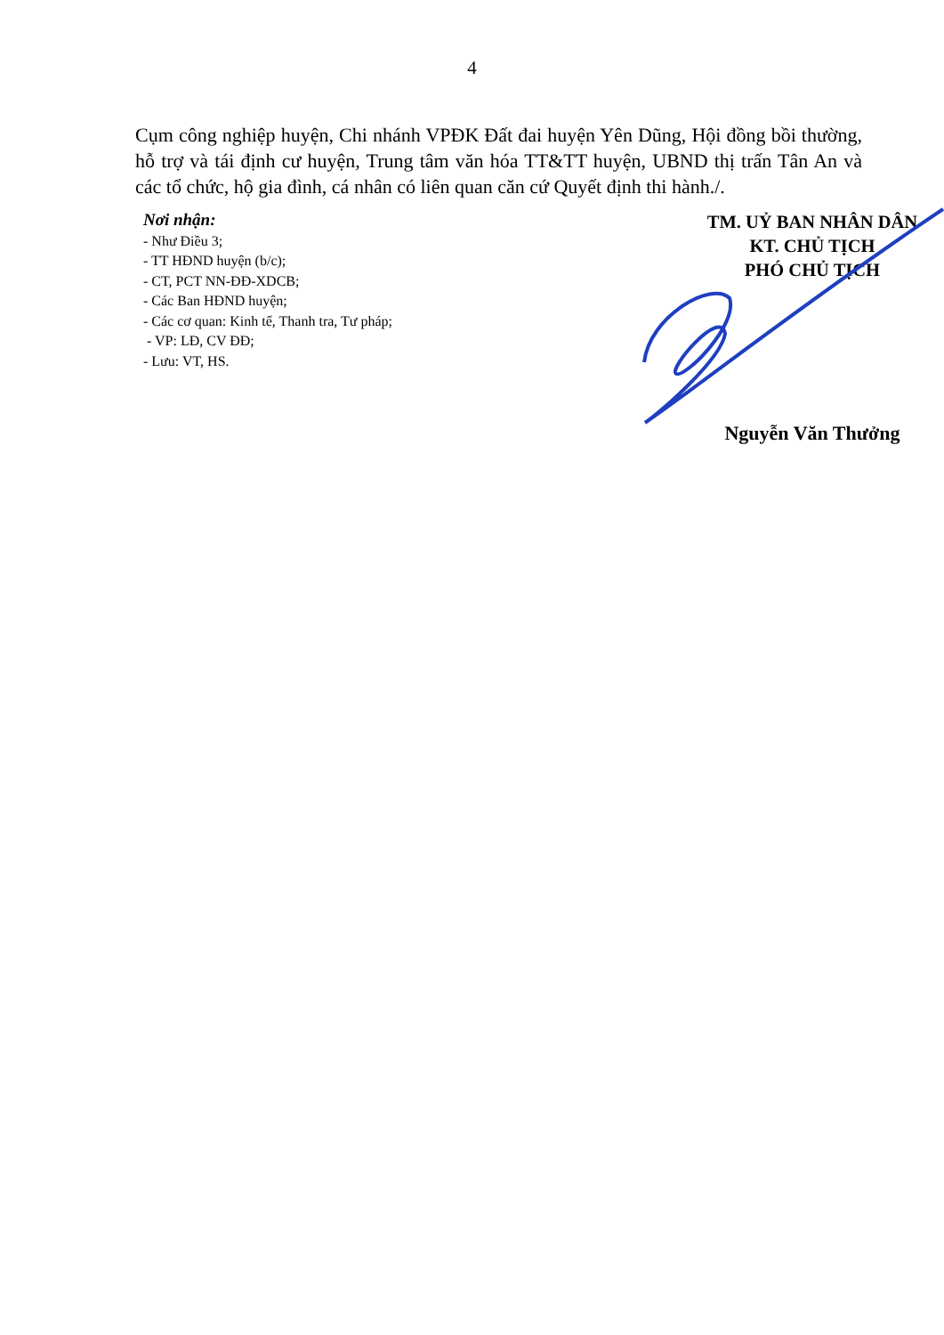4
Cụm công nghiệp huyện, Chi nhánh VPĐK Đất đai huyện Yên Dũng, Hội đồng bồi thường, hỗ trợ và tái định cư huyện, Trung tâm văn hóa TT&TT huyện, UBND thị trấn Tân An và các tổ chức, hộ gia đình, cá nhân có liên quan căn cứ Quyết định thi hành./.
Nơi nhận:
- Như Điều 3;
- TT HĐND huyện (b/c);
- CT, PCT NN-ĐĐ-XDCB;
- Các Ban HĐND huyện;
- Các cơ quan: Kinh tế, Thanh tra, Tư pháp;
- VP: LĐ, CV ĐĐ;
- Lưu: VT, HS.
TM. UỶ BAN NHÂN DÂN
KT. CHỦ TỊCH
PHÓ CHỦ TỊCH
Nguyễn Văn Thưởng